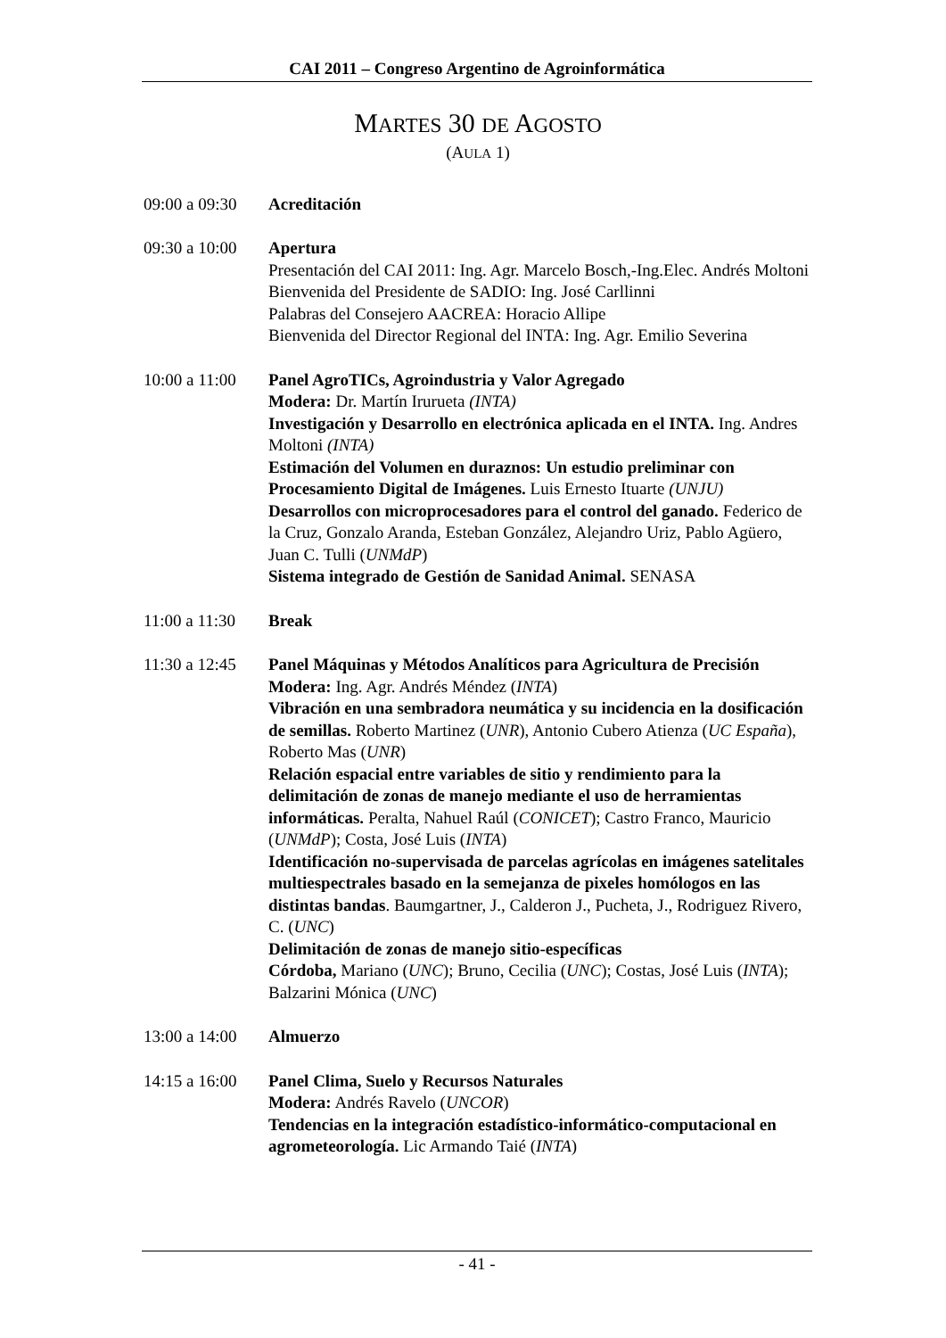CAI 2011 – Congreso Argentino de Agroinformática
MARTES 30 DE AGOSTO
(AULA 1)
09:00 a 09:30
Acreditación
09:30 a 10:00
Apertura
Presentación del CAI 2011: Ing. Agr. Marcelo Bosch,-Ing.Elec. Andrés Moltoni
Bienvenida del Presidente de SADIO: Ing. José Carllinni
Palabras del Consejero AACREA: Horacio Allipe
Bienvenida del Director Regional del INTA: Ing. Agr. Emilio Severina
10:00 a 11:00
Panel AgroTICs, Agroindustria y Valor Agregado
Modera: Dr. Martín Irurueta (INTA)
Investigación y Desarrollo en electrónica aplicada en el INTA. Ing. Andres Moltoni (INTA)
Estimación del Volumen en duraznos: Un estudio preliminar con Procesamiento Digital de Imágenes. Luis Ernesto Ituarte (UNJU)
Desarrollos con microprocesadores para el control del ganado. Federico de la Cruz, Gonzalo Aranda, Esteban González, Alejandro Uriz, Pablo Agüero, Juan C. Tulli (UNMdP)
Sistema integrado de Gestión de Sanidad Animal. SENASA
11:00 a 11:30
Break
11:30 a 12:45
Panel Máquinas y Métodos Analíticos para Agricultura de Precisión
Modera: Ing. Agr. Andrés Méndez (INTA)
Vibración en una sembradora neumática y su incidencia en la dosificación de semillas. Roberto Martinez (UNR), Antonio Cubero Atienza (UC España), Roberto Mas (UNR)
Relación espacial entre variables de sitio y rendimiento para la delimitación de zonas de manejo mediante el uso de herramientas informáticas. Peralta, Nahuel Raúl (CONICET); Castro Franco, Mauricio (UNMdP); Costa, José Luis (INTA)
Identificación no-supervisada de parcelas agrícolas en imágenes satelitales multiespectrales basado en la semejanza de pixeles homólogos en las distintas bandas. Baumgartner, J., Calderon J., Pucheta, J., Rodriguez Rivero, C. (UNC)
Delimitación de zonas de manejo sitio-específicas
Córdoba, Mariano (UNC); Bruno, Cecilia (UNC); Costas, José Luis (INTA); Balzarini Mónica (UNC)
13:00 a 14:00
Almuerzo
14:15 a 16:00
Panel Clima, Suelo y Recursos Naturales
Modera: Andrés Ravelo (UNCOR)
Tendencias en la integración estadístico-informático-computacional en agrometeorología. Lic Armando Taié (INTA)
- 41 -